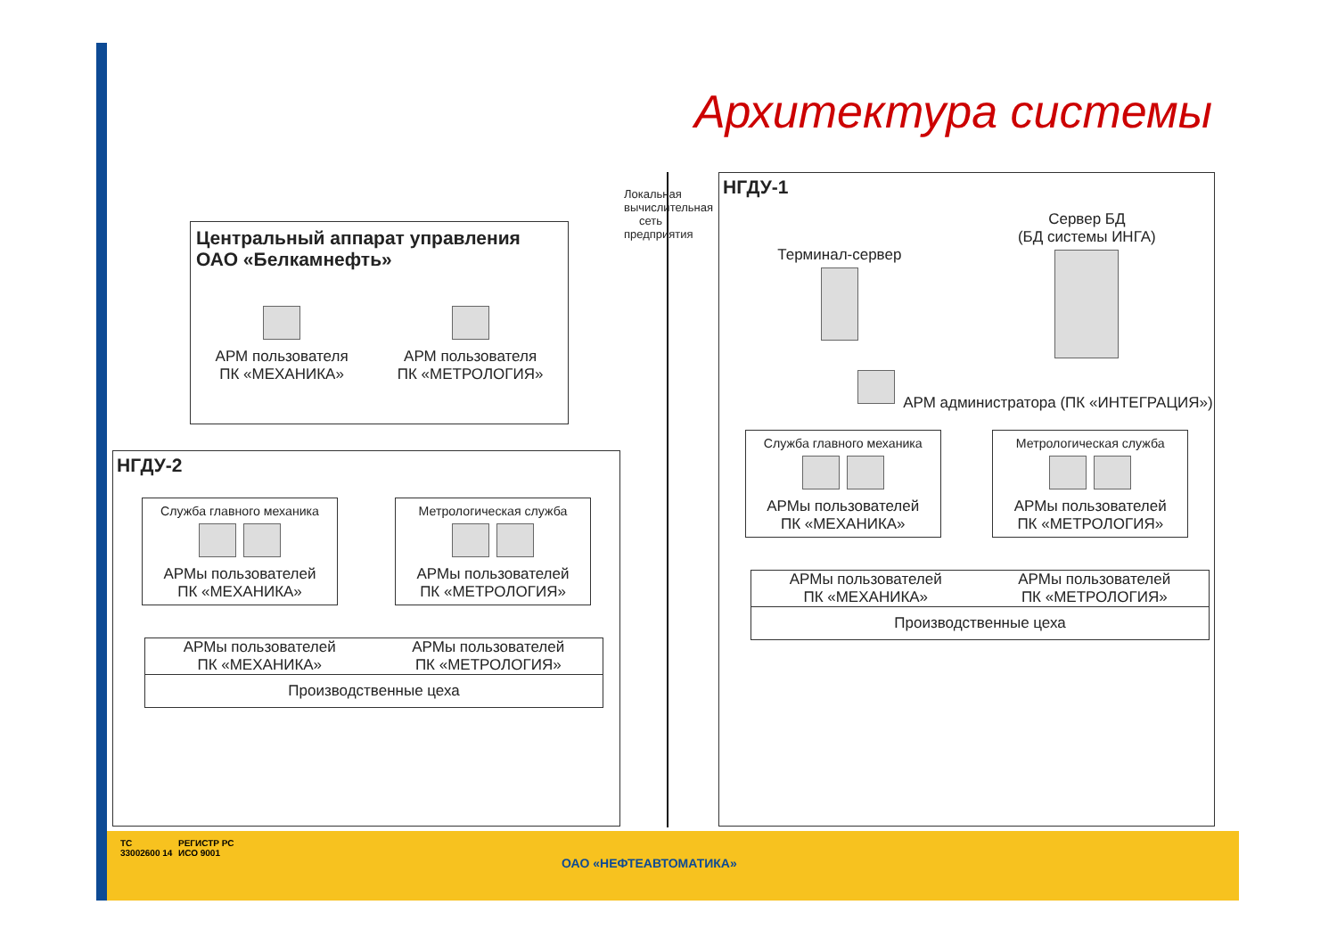Архитектура системы
Локальная вычислительная сеть предприятия
Центральный аппарат управления
ОАО «Белкамнефть»
АРМ пользователя
ПК «МЕХАНИКА»
АРМ пользователя
ПК «МЕТРОЛОГИЯ»
НГДУ-2
Служба главного механика
АРМы пользователей
ПК «МЕХАНИКА»
Метрологическая служба
АРМы пользователей
ПК «МЕТРОЛОГИЯ»
АРМы пользователей
ПК «МЕХАНИКА»
АРМы пользователей
ПК «МЕТРОЛОГИЯ»
Производственные цеха
НГДУ-1
Терминал-сервер
Сервер БД
(БД системы ИНГА)
АРМ администратора (ПК «ИНТЕГРАЦИЯ»)
Служба главного механика
АРМы пользователей
ПК «МЕХАНИКА»
Метрологическая служба
АРМы пользователей
ПК «МЕТРОЛОГИЯ»
АРМы пользователей
ПК «МЕХАНИКА»
АРМы пользователей
ПК «МЕТРОЛОГИЯ»
Производственные цеха
ТС
33002600 14
РЕГИСТР РС
ИСО 9001
ОАО «НЕФТЕАВТОМАТИКА»